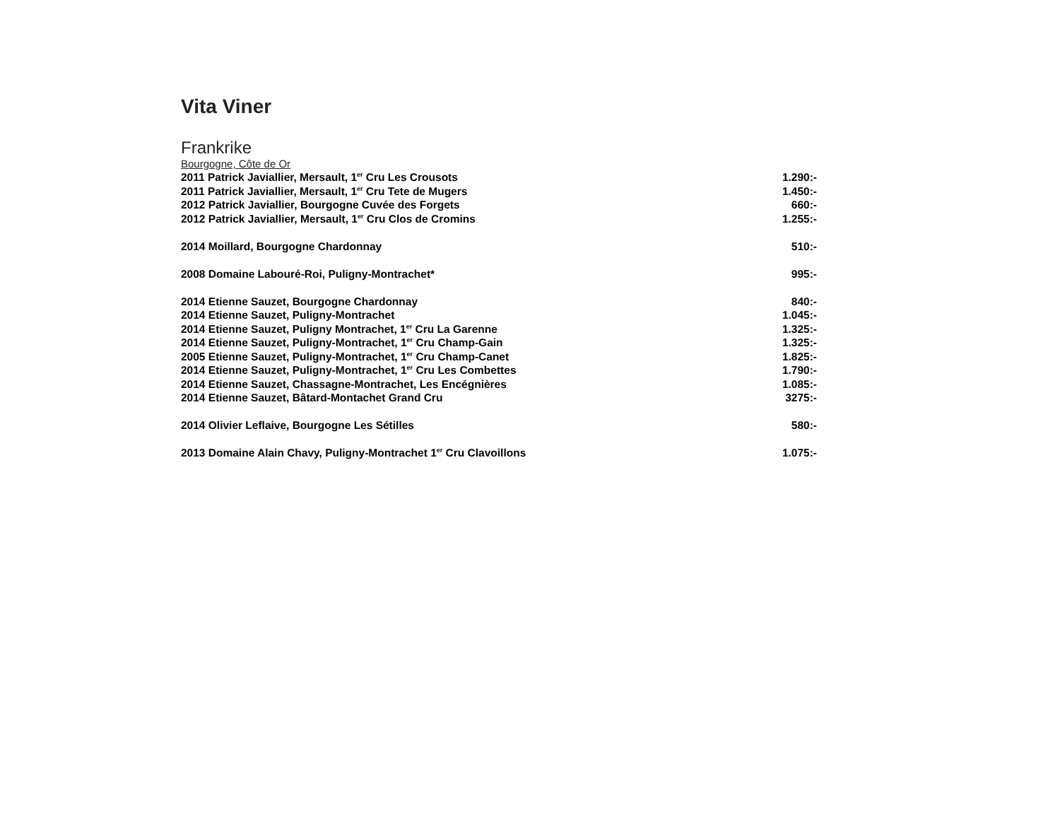Vita Viner
Frankrike
Bourgogne, Côte de Or
2011 Patrick Javiallier, Mersault, 1<sup>er</sup> Cru Les Crousots 1.290:-
2011 Patrick Javiallier, Mersault, 1<sup>er</sup> Cru Tete de Mugers 1.450:-
2012 Patrick Javiallier, Bourgogne Cuvée des Forgets 660:-
2012 Patrick Javiallier, Mersault, 1<sup>er</sup> Cru Clos de Cromins 1.255:-
2014 Moillard, Bourgogne Chardonnay 510:-
2008 Domaine Labouré-Roi, Puligny-Montrachet* 995:-
2014 Etienne Sauzet, Bourgogne Chardonnay 840:-
2014 Etienne Sauzet, Puligny-Montrachet 1.045:-
2014 Etienne Sauzet, Puligny Montrachet, 1<sup>er</sup> Cru La Garenne 1.325:-
2014 Etienne Sauzet, Puligny-Montrachet, 1<sup>er</sup> Cru Champ-Gain 1.325:-
2005 Etienne Sauzet, Puligny-Montrachet, 1<sup>er</sup> Cru Champ-Canet 1.825:-
2014 Etienne Sauzet, Puligny-Montrachet, 1<sup>er</sup> Cru Les Combettes 1.790:-
2014 Etienne Sauzet, Chassagne-Montrachet, Les Encégnières 1.085:-
2014 Etienne Sauzet, Bâtard-Montachet Grand Cru 3275:-
2014 Olivier Leflaive, Bourgogne Les Sétilles 580:-
2013 Domaine Alain Chavy, Puligny-Montrachet 1<sup>er</sup> Cru Clavoillons 1.075:-